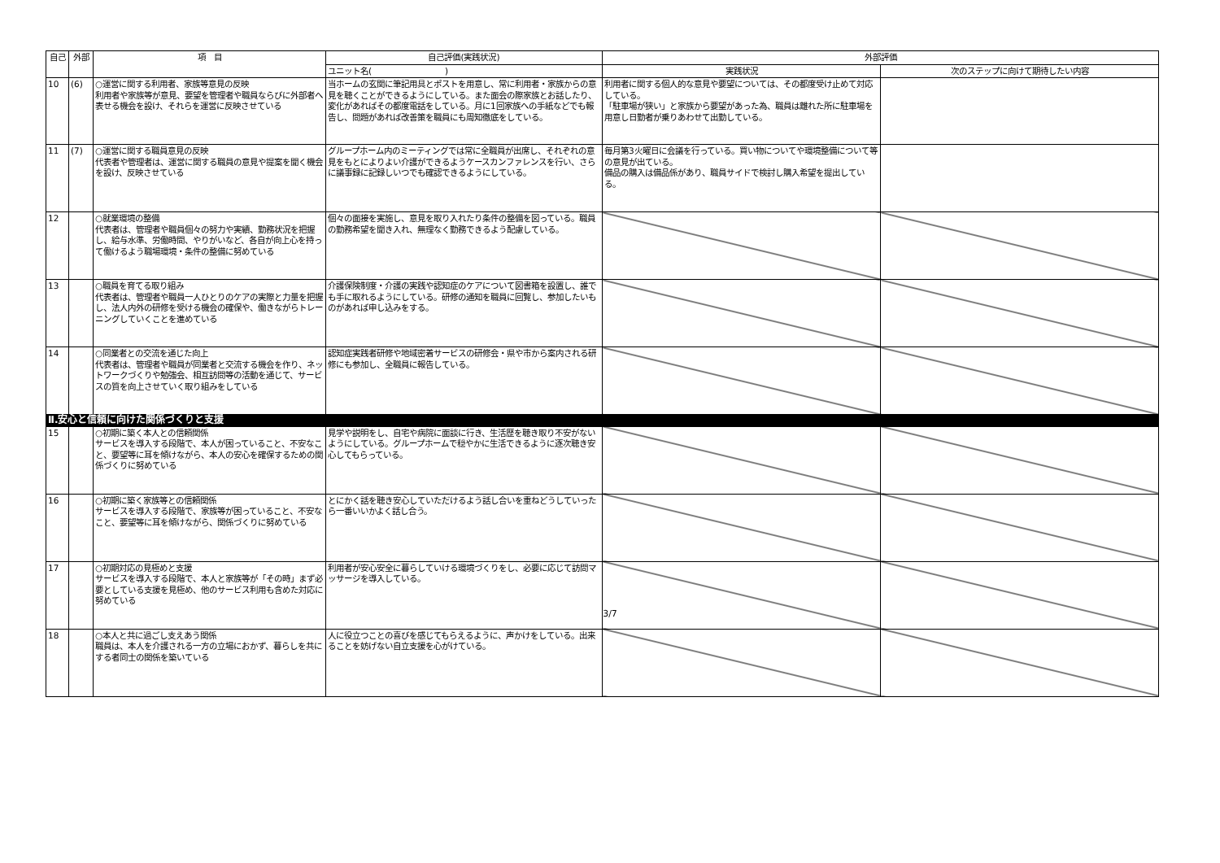| 自己 | 外部 | 項 目 | 自己評価(実践状況) | 外部評価 | |
| --- | --- | --- | --- | --- | --- |
| | | | ユニット名( ) | 実践状況 | 次のステップに向けて期待したい内容 |
| 10 | (6) | ○運営に関する利用者、家族等意見の反映 利用者や家族等が意見、要望を管理者や職員ならびに外部者へ表せる機会を設け、それらを運営に反映させている | 当ホームの玄関に筆記用具とポストを用意し、常に利用者・家族からの意見を聴くことができるようにしている。また面会の際家族とお話したり、変化があればその都度電話をしている。月に1回家族への手紙などでも報告し、問題があれば改善策を職員にも周知徹底をしている。 | 利用者に関する個人的な意見や要望については、その都度受け止めて対応している。 「駐車場が狭い」と家族から要望があった為、職員は離れた所に駐車場を用意し日勤者が乗りあわせて出勤している。 | |
| 11 | (7) | ○運営に関する職員意見の反映 代表者や管理者は、運営に関する職員の意見や提案を聞く機会を設け、反映させている | グループホーム内のミーティングでは常に全職員が出席し、それぞれの意見をもとによりよい介護ができるようケースカンファレンスを行い、さらに議事録に記録しいつでも確認できるようにしている。 | 毎月第3火曜日に会議を行っている。買い物についてや環境整備について等の意見が出ている。 備品の購入は備品係があり、職員サイドで検討し購入希望を提出している。 | |
| 12 | | ○就業環境の整備 代表者は、管理者や職員個々の努力や実績、勤務状況を把握し、給与水準、労働時間、やりがいなど、各自が向上心を持って働けるよう職場環境・条件の整備に努めている | 個々の面接を実施し、意見を取り入れたり条件の整備を図っている。職員の勤務希望を聞き入れ、無理なく勤務できるよう配慮している。 | | |
| 13 | | ○職員を育てる取り組み 代表者は、管理者や職員一人ひとりのケアの実際と力量を把握し、法人内外の研修を受ける機会の確保や、働きながらトレーニングしていくことを進めている | 介護保険制度・介護の実践や認知症のケアについて図書箱を設置し、誰でも手に取れるようにしている。研修の通知を職員に回覧し、参加したいものがあれば申し込みをする。 | | |
| 14 | | ○同業者との交流を通じた向上 代表者は、管理者や職員が同業者と交流する機会を作り、ネットワークづくりや勉強会、相互訪問等の活動を通じて、サービスの質を向上させていく取り組みをしている | 認知症実践者研修や地域密着サービスの研修会・県や市から案内される研修にも参加し、全職員に報告している。 | | |
| Ⅱ.安心と信頼に向けた関係づくりと支援 | | | | | |
| 15 | | ○初期に築く本人との信頼関係 サービスを導入する段階で、本人が困っていること、不安なこと、要望等に耳を傾けながら、本人の安心を確保するための関係づくりに努めている | 見学や説明をし、自宅や病院に面談に行き、生活歴を聴き取り不安がないようにしている。グループホームで穏やかに生活できるように逐次聴き安心してもらっている。 | | |
| 16 | | ○初期に築く家族等との信頼関係 サービスを導入する段階で、家族等が困っていること、不安なこと、要望等に耳を傾けながら、関係づくりに努めている | とにかく話を聴き安心していただけるよう話し合いを重ねどうしていったら一番いいかよく話し合う。 | | |
| 17 | | ○初期対応の見極めと支援 サービスを導入する段階で、本人と家族等が「その時」まず必要としている支援を見極め、他のサービス利用も含めた対応に努めている | 利用者が安心安全に暮らしていける環境づくりをし、必要に応じて訪問マッサージを導入している。 | | |
| 18 | | ○本人と共に過ごし支えあう関係 職員は、本人を介護される一方の立場におかず、暮らしを共にする者同士の関係を築いている | 人に役立つことの喜びを感じてもらえるように、声かけをしている。出来ることを妨げない自立支援を心がけている。 | | |
3/7